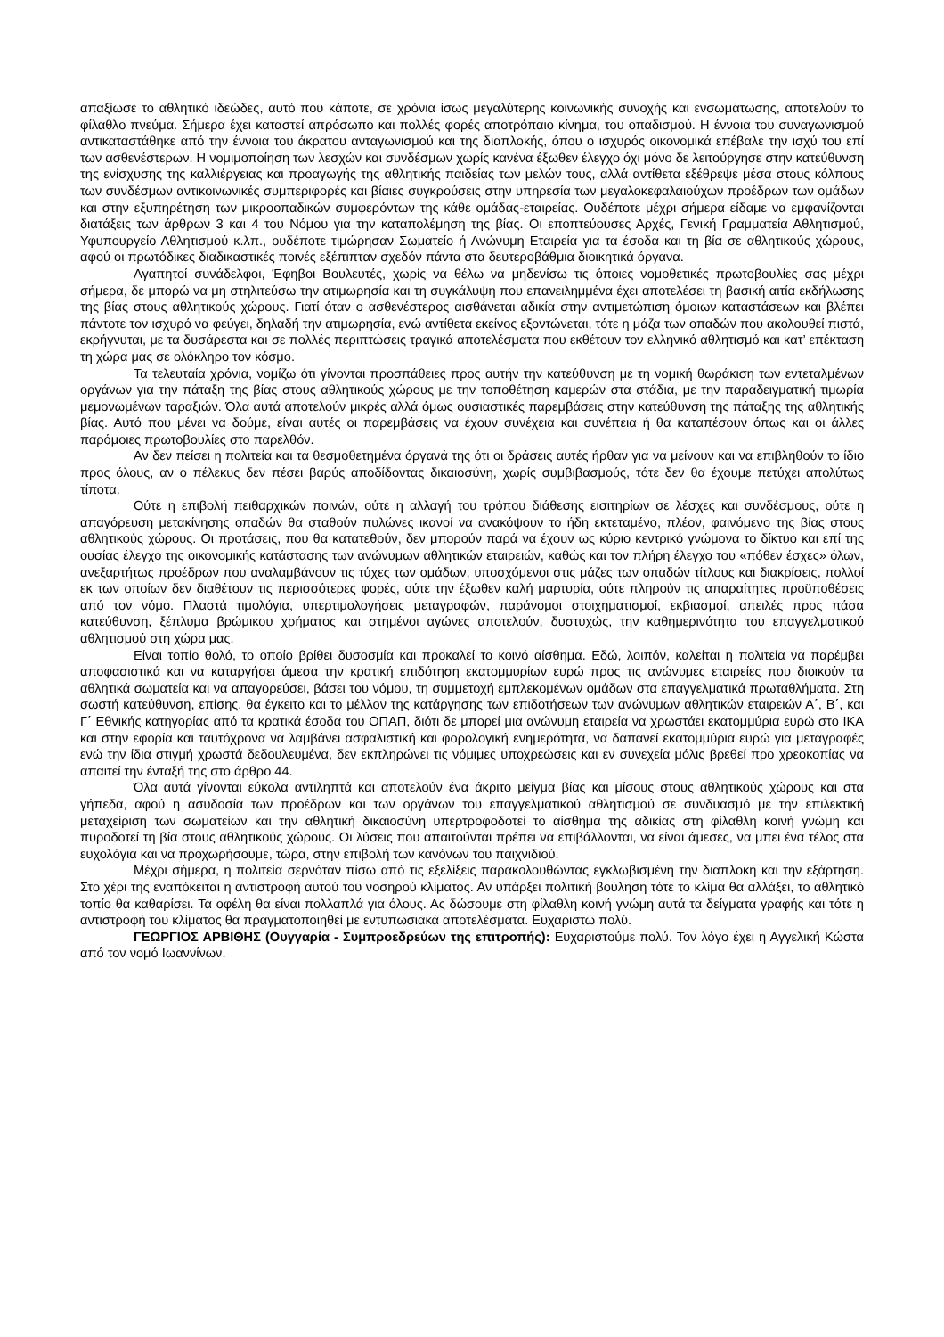απαξίωσε το αθλητικό ιδεώδες, αυτό που κάποτε, σε χρόνια ίσως μεγαλύτερης κοινωνικής συνοχής και ενσωμάτωσης, αποτελούν το φίλαθλο πνεύμα. Σήμερα έχει καταστεί απρόσωπο και πολλές φορές αποτρόπαιο κίνημα, του οπαδισμού. Η έννοια του συναγωνισμού αντικαταστάθηκε από την έννοια του άκρατου ανταγωνισμού και της διαπλοκής, όπου ο ισχυρός οικονομικά επέβαλε την ισχύ του επί των ασθενέστερων. Η νομιμοποίηση των λεσχών και συνδέσμων χωρίς κανένα έξωθεν έλεγχο όχι μόνο δε λειτούργησε στην κατεύθυνση της ενίσχυσης της καλλιέργειας και προαγωγής της αθλητικής παιδείας των μελών τους, αλλά αντίθετα εξέθρεψε μέσα στους κόλπους των συνδέσμων αντικοινωνικές συμπεριφορές και βίαιες συγκρούσεις στην υπηρεσία των μεγαλοκεφαλαιούχων προέδρων των ομάδων και στην εξυπηρέτηση των μικροοπαδικών συμφερόντων της κάθε ομάδας-εταιρείας. Ουδέποτε μέχρι σήμερα είδαμε να εμφανίζονται διατάξεις των άρθρων 3 και 4 του Νόμου για την καταπολέμηση της βίας. Οι εποπτεύουσες Αρχές, Γενική Γραμματεία Αθλητισμού, Υφυπουργείο Αθλητισμού κ.λπ., ουδέποτε τιμώρησαν Σωματείο ή Ανώνυμη Εταιρεία για τα έσοδα και τη βία σε αθλητικούς χώρους, αφού οι πρωτόδικες διαδικαστικές ποινές εξέπιπταν σχεδόν πάντα στα δευτεροβάθμια διοικητικά όργανα.
Αγαπητοί συνάδελφοι, Έφηβοι Βουλευτές, χωρίς να θέλω να μηδενίσω τις όποιες νομοθετικές πρωτοβουλίες σας μέχρι σήμερα, δε μπορώ να μη στηλιτεύσω την ατιμωρησία και τη συγκάλυψη που επανειλημμένα έχει αποτελέσει τη βασική αιτία εκδήλωσης της βίας στους αθλητικούς χώρους. Γιατί όταν ο ασθενέστερος αισθάνεται αδικία στην αντιμετώπιση όμοιων καταστάσεων και βλέπει πάντοτε τον ισχυρό να φεύγει, δηλαδή την ατιμωρησία, ενώ αντίθετα εκείνος εξοντώνεται, τότε η μάζα των οπαδών που ακολουθεί πιστά, εκρήγνυται, με τα δυσάρεστα και σε πολλές περιπτώσεις τραγικά αποτελέσματα που εκθέτουν τον ελληνικό αθλητισμό και κατ’ επέκταση τη χώρα μας σε ολόκληρο τον κόσμο.
Τα τελευταία χρόνια, νομίζω ότι γίνονται προσπάθειες προς αυτήν την κατεύθυνση με τη νομική θωράκιση των εντεταλμένων οργάνων για την πάταξη της βίας στους αθλητικούς χώρους με την τοποθέτηση καμερών στα στάδια, με την παραδειγματική τιμωρία μεμονωμένων ταραξιών. Όλα αυτά αποτελούν μικρές αλλά όμως ουσιαστικές παρεμβάσεις στην κατεύθυνση της πάταξης της αθλητικής βίας. Αυτό που μένει να δούμε, είναι αυτές οι παρεμβάσεις να έχουν συνέχεια και συνέπεια ή θα καταπέσουν όπως και οι άλλες παρόμοιες πρωτοβουλίες στο παρελθόν.
Αν δεν πείσει η πολιτεία και τα θεσμοθετημένα όργανά της ότι οι δράσεις αυτές ήρθαν για να μείνουν και να επιβληθούν το ίδιο προς όλους, αν ο πέλεκυς δεν πέσει βαρύς αποδίδοντας δικαιοσύνη, χωρίς συμβιβασμούς, τότε δεν θα έχουμε πετύχει απολύτως τίποτα.
Ούτε η επιβολή πειθαρχικών ποινών, ούτε η αλλαγή του τρόπου διάθεσης εισιτηρίων σε λέσχες και συνδέσμους, ούτε η απαγόρευση μετακίνησης οπαδών θα σταθούν πυλώνες ικανοί να ανακόψουν το ήδη εκτεταμένο, πλέον, φαινόμενο της βίας στους αθλητικούς χώρους. Οι προτάσεις, που θα κατατεθούν, δεν μπορούν παρά να έχουν ως κύριο κεντρικό γνώμονα το δίκτυο και επί της ουσίας έλεγχο της οικονομικής κατάστασης των ανώνυμων αθλητικών εταιρειών, καθώς και τον πλήρη έλεγχο του «πόθεν έσχες» όλων, ανεξαρτήτως προέδρων που αναλαμβάνουν τις τύχες των ομάδων, υποσχόμενοι στις μάζες των οπαδών τίτλους και διακρίσεις, πολλοί εκ των οποίων δεν διαθέτουν τις περισσότερες φορές, ούτε την έξωθεν καλή μαρτυρία, ούτε πληρούν τις απαραίτητες προϋποθέσεις από τον νόμο. Πλαστά τιμολόγια, υπερτιμολογήσεις μεταγραφών, παράνομοι στοιχηματισμοί, εκβιασμοί, απειλές προς πάσα κατεύθυνση, ξέπλυμα βρώμικου χρήματος και στημένοι αγώνες αποτελούν, δυστυχώς, την καθημερινότητα του επαγγελματικού αθλητισμού στη χώρα μας.
Είναι τοπίο θολό, το οποίο βρίθει δυσοσμία και προκαλεί το κοινό αίσθημα. Εδώ, λοιπόν, καλείται η πολιτεία να παρέμβει αποφασιστικά και να καταργήσει άμεσα την κρατική επιδότηση εκατομμυρίων ευρώ προς τις ανώνυμες εταιρείες που διοικούν τα αθλητικά σωματεία και να απαγορεύσει, βάσει του νόμου, τη συμμετοχή εμπλεκομένων ομάδων στα επαγγελματικά πρωταθλήματα. Στη σωστή κατεύθυνση, επίσης, θα έγκειτο και το μέλλον της κατάργησης των επιδοτήσεων των ανώνυμων αθλητικών εταιρειών Α΄, Β΄, και Γ΄ Εθνικής κατηγορίας από τα κρατικά έσοδα του ΟΠΑΠ, διότι δε μπορεί μια ανώνυμη εταιρεία να χρωστάει εκατομμύρια ευρώ στο ΙΚΑ και στην εφορία και ταυτόχρονα να λαμβάνει ασφαλιστική και φορολογική ενημερότητα, να δαπανεί εκατομμύρια ευρώ για μεταγραφές ενώ την ίδια στιγμή χρωστά δεδουλευμένα, δεν εκπληρώνει τις νόμιμες υποχρεώσεις και εν συνεχεία μόλις βρεθεί προ χρεοκοπίας να απαιτεί την ένταξή της στο άρθρο 44.
Όλα αυτά γίνονται εύκολα αντιληπτά και αποτελούν ένα άκριτο μείγμα βίας και μίσους στους αθλητικούς χώρους και στα γήπεδα, αφού η ασυδοσία των προέδρων και των οργάνων του επαγγελματικού αθλητισμού σε συνδυασμό με την επιλεκτική μεταχείριση των σωματείων και την αθλητική δικαιοσύνη υπερτροφοδοτεί το αίσθημα της αδικίας στη φίλαθλη κοινή γνώμη και πυροδοτεί τη βία στους αθλητικούς χώρους. Οι λύσεις που απαιτούνται πρέπει να επιβάλλονται, να είναι άμεσες, να μπει ένα τέλος στα ευχολόγια και να προχωρήσουμε, τώρα, στην επιβολή των κανόνων του παιχνιδιού.
Μέχρι σήμερα, η πολιτεία σερνόταν πίσω από τις εξελίξεις παρακολουθώντας εγκλωβισμένη την διαπλοκή και την εξάρτηση. Στο χέρι της εναπόκειται η αντιστροφή αυτού του νοσηρού κλίματος. Αν υπάρξει πολιτική βούληση τότε το κλίμα θα αλλάξει, το αθλητικό τοπίο θα καθαρίσει. Τα οφέλη θα είναι πολλαπλά για όλους. Ας δώσουμε στη φίλαθλη κοινή γνώμη αυτά τα δείγματα γραφής και τότε η αντιστροφή του κλίματος θα πραγματοποιηθεί με εντυπωσιακά αποτελέσματα. Ευχαριστώ πολύ.
ΓΕΩΡΓΙΟΣ ΑΡΒΙΘΗΣ (Ουγγαρία - Συμπροεδρεύων της επιτροπής): Ευχαριστούμε πολύ. Τον λόγο έχει η Αγγελική Κώστα από τον νομό Ιωαννίνων.